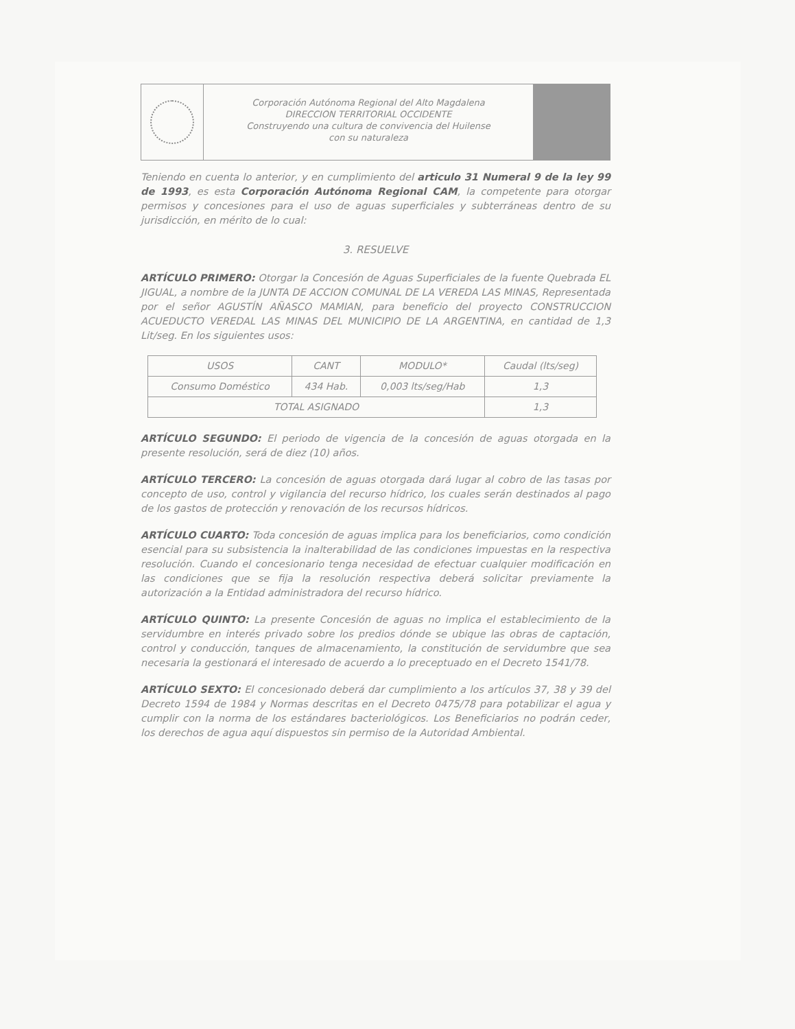Corporación Autónoma Regional del Alto Magdalena
DIRECCION TERRITORIAL OCCIDENTE
Construyendo una cultura de convivencia del Huilense
con su naturaleza
Teniendo en cuenta lo anterior, y en cumplimiento del articulo 31 Numeral 9 de la ley 99 de 1993, es esta Corporación Autónoma Regional CAM, la competente para otorgar permisos y concesiones para el uso de aguas superficiales y subterráneas dentro de su jurisdicción, en mérito de lo cual:
3. RESUELVE
ARTÍCULO PRIMERO: Otorgar la Concesión de Aguas Superficiales de la fuente Quebrada EL JIGUAL, a nombre de la JUNTA DE ACCION COMUNAL DE LA VEREDA LAS MINAS, Representada por el señor AGUSTÍN AÑASCO MAMIAN, para beneficio del proyecto CONSTRUCCION ACUEDUCTO VEREDAL LAS MINAS DEL MUNICIPIO DE LA ARGENTINA, en cantidad de 1,3 Lit/seg. En los siguientes usos:
| USOS | CANT | MODULO* | Caudal (lts/seg) |
| --- | --- | --- | --- |
| Consumo Doméstico | 434 Hab. | 0,003 lts/seg/Hab | 1,3 |
| TOTAL ASIGNADO | | | 1,3 |
ARTÍCULO SEGUNDO: El periodo de vigencia de la concesión de aguas otorgada en la presente resolución, será de diez (10) años.
ARTÍCULO TERCERO: La concesión de aguas otorgada dará lugar al cobro de las tasas por concepto de uso, control y vigilancia del recurso hídrico, los cuales serán destinados al pago de los gastos de protección y renovación de los recursos hídricos.
ARTÍCULO CUARTO: Toda concesión de aguas implica para los beneficiarios, como condición esencial para su subsistencia la inalterabilidad de las condiciones impuestas en la respectiva resolución. Cuando el concesionario tenga necesidad de efectuar cualquier modificación en las condiciones que se fija la resolución respectiva deberá solicitar previamente la autorización a la Entidad administradora del recurso hídrico.
ARTÍCULO QUINTO: La presente Concesión de aguas no implica el establecimiento de la servidumbre en interés privado sobre los predios dónde se ubique las obras de captación, control y conducción, tanques de almacenamiento, la constitución de servidumbre que sea necesaria la gestionará el interesado de acuerdo a lo preceptuado en el Decreto 1541/78.
ARTÍCULO SEXTO: El concesionado deberá dar cumplimiento a los artículos 37, 38 y 39 del Decreto 1594 de 1984 y Normas descritas en el Decreto 0475/78 para potabilizar el agua y cumplir con la norma de los estándares bacteriológicos. Los Beneficiarios no podrán ceder, los derechos de agua aquí dispuestos sin permiso de la Autoridad Ambiental.